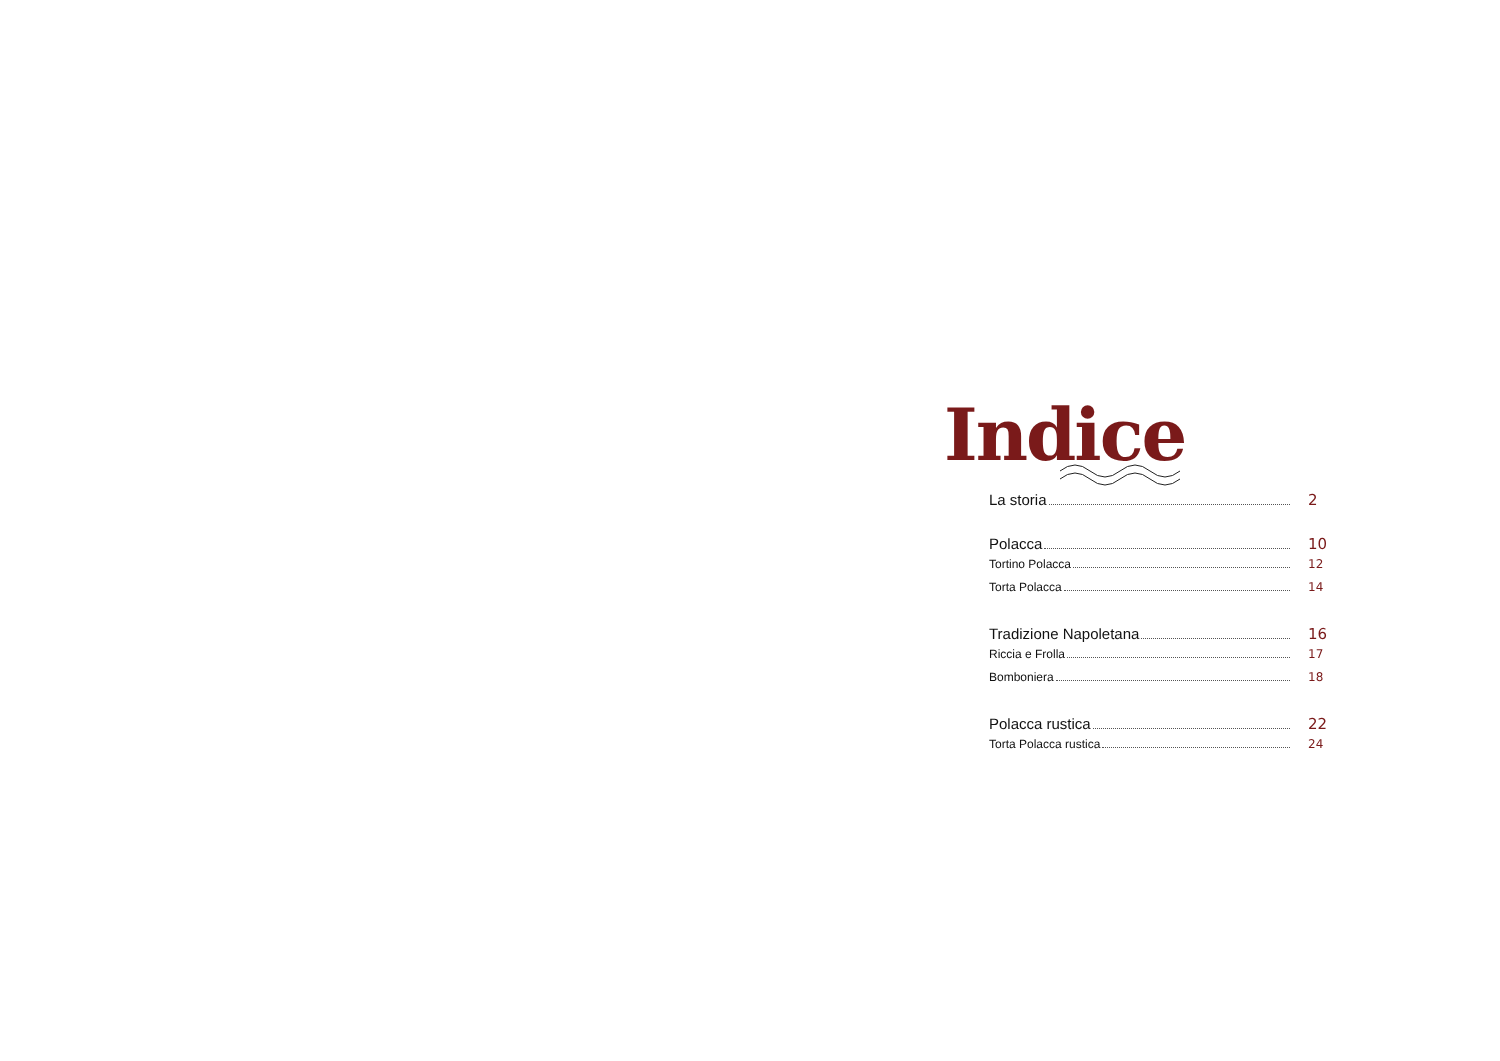Indice
La storia 2
Polacca 10
Tortino Polacca 12
Torta Polacca 14
Tradizione Napoletana 16
Riccia e Frolla 17
Bomboniera 18
Polacca rustica 22
Torta Polacca rustica 24